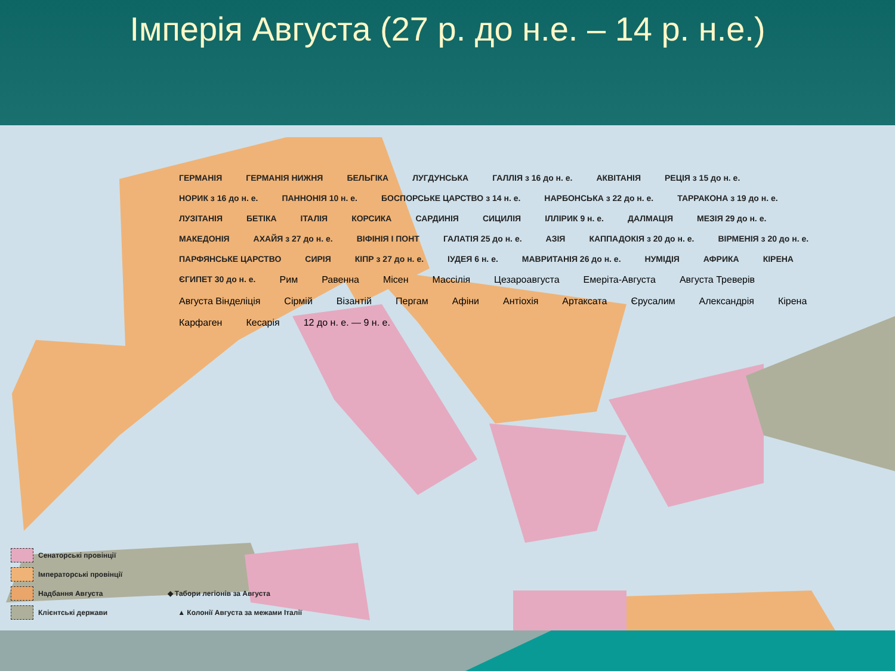Імперія Августа (27 р. до н.е. – 14 р. н.е.)
ГЕРМАНІЯ ГЕРМАНІЯ НИЖНЯ БЕЛЬГІКА ЛУГДУНСЬКА ГАЛЛІЯ з 16 до н. е. АКВІТАНІЯ РЕЦІЯ з 15 до н. е. НОРИК з 16 до н. е. ПАННОНІЯ 10 н. е. БОСПОРСЬКЕ ЦАРСТВО з 14 н. е. НАРБОНСЬКА з 22 до н. е. ТАРРАКОНА з 19 до н. е. ЛУЗІТАНІЯ БЕТІКА ІТАЛІЯ КОРСИКА САРДИНІЯ СИЦИЛІЯ ІЛЛІРИК 9 н. е. ДАЛМАЦІЯ МЕЗІЯ 29 до н. е. МАКЕДОНІЯ АХАЙЯ з 27 до н. е. ВІФІНІЯ І ПОНТ ГАЛАТІЯ 25 до н. е. АЗІЯ КАППАДОКІЯ з 20 до н. е. ВІРМЕНІЯ з 20 до н. е. ПАРФЯНСЬКЕ ЦАРСТВО СИРІЯ КІПР з 27 до н. е. ІУДЕЯ 6 н. е. МАВРИТАНІЯ 26 до н. е. НУМІДІЯ АФРИКА КІРЕНА ЄГИПЕТ 30 до н. е. Рим Равенна Місен Массілія Цезароавгуста Емеріта-Августа Августа Треверів Августа Вінделіція Сірмій Візантій Пергам Афіни Антіохія Артаксата Єрусалим Александрія Кірена Карфаген Кесарія 12 до н. е. — 9 н. е.
Сенаторські провінції
Імператорські провінції
Надбання Августа ◆ Табори легіонів за Августа
Клієнтські держави ▲ Колонії Августа за межами Італії